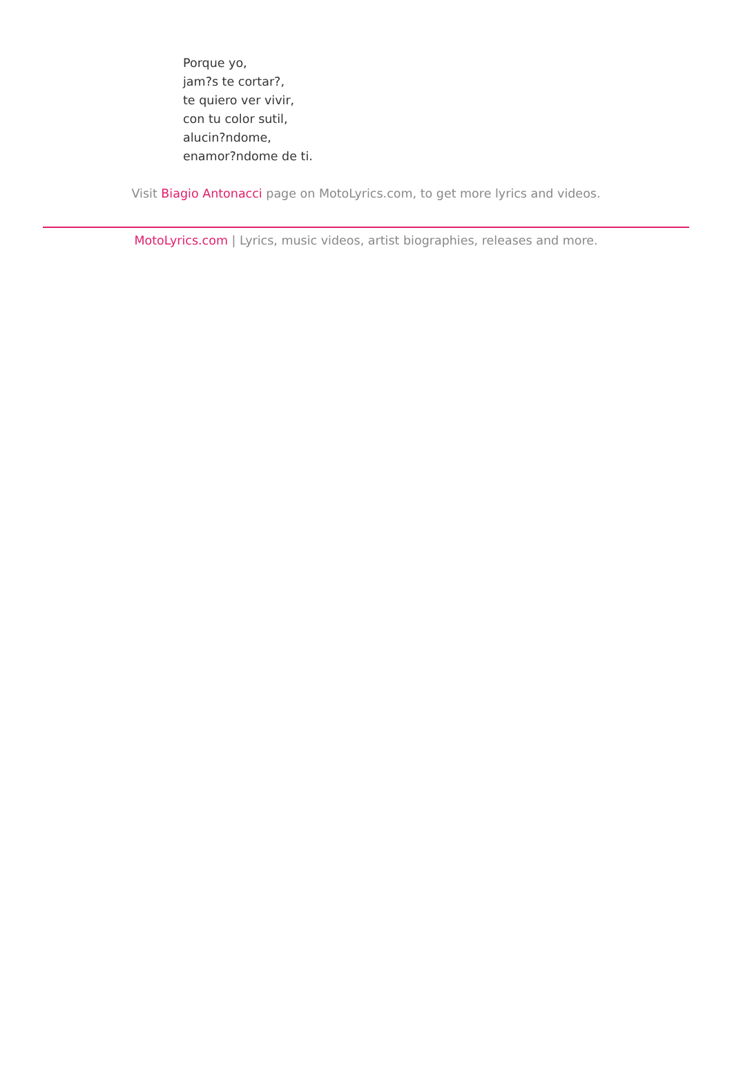Porque yo,
jam?s te cortar?,
te quiero ver vivir,
con tu color sutil,
alucin?ndome,
enamor?ndome de ti.
Visit Biagio Antonacci page on MotoLyrics.com, to get more lyrics and videos.
MotoLyrics.com | Lyrics, music videos, artist biographies, releases and more.